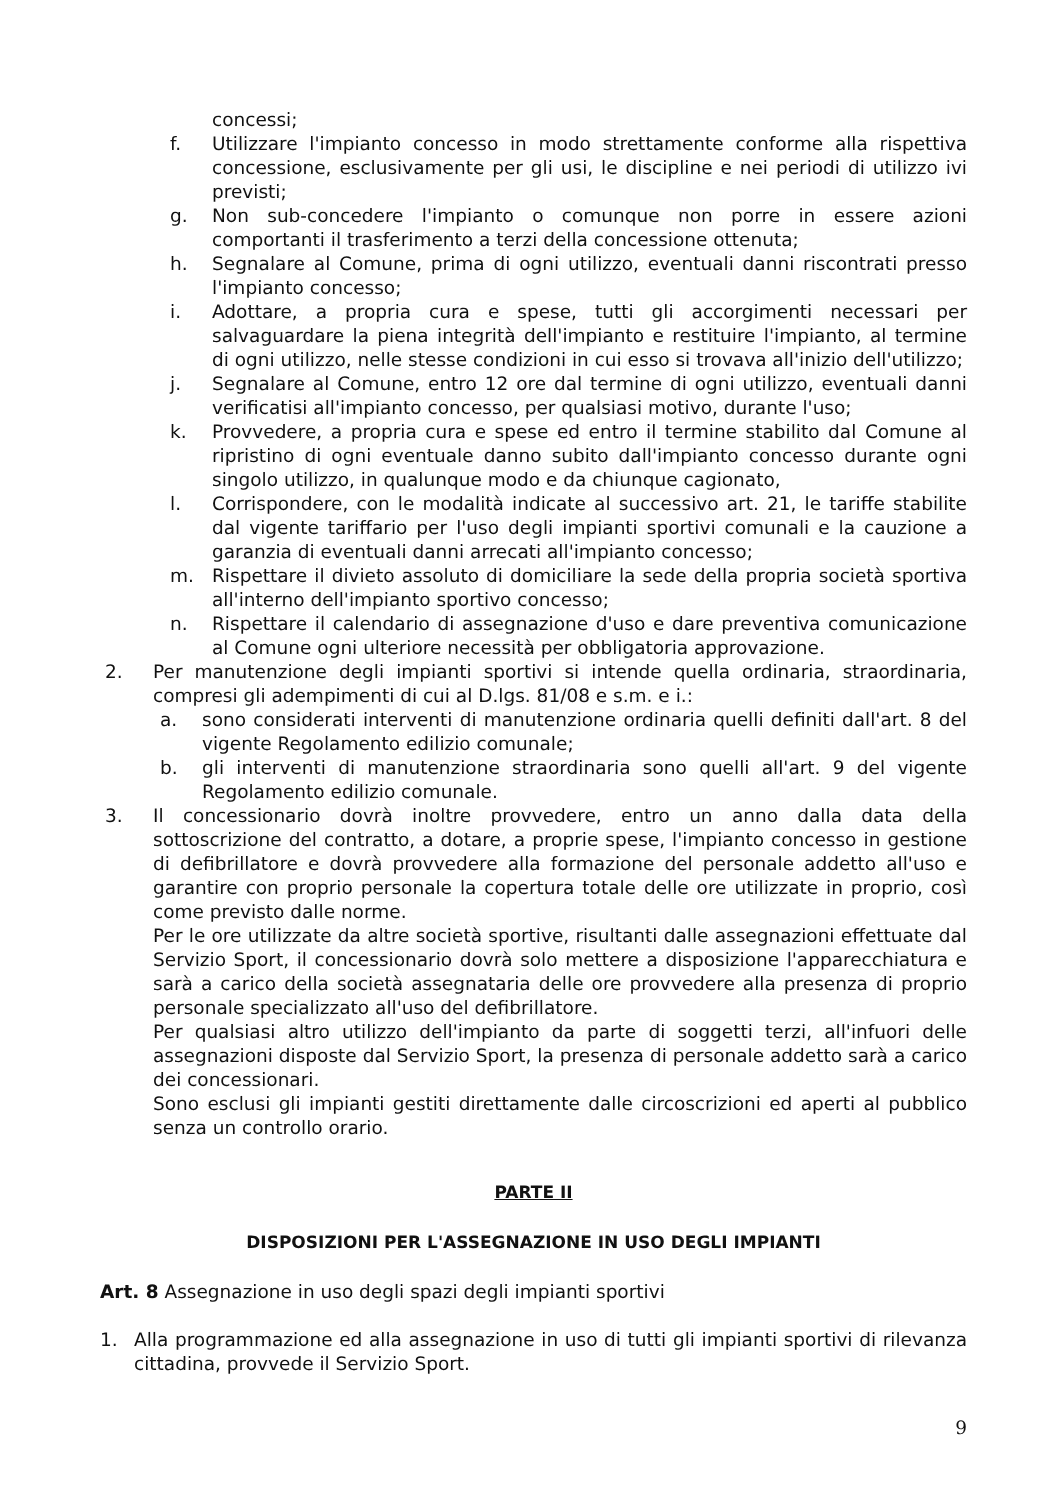concessi;
f. Utilizzare l'impianto concesso in modo strettamente conforme alla rispettiva concessione, esclusivamente per gli usi, le discipline e nei periodi di utilizzo ivi previsti;
g. Non sub-concedere l'impianto o comunque non porre in essere azioni comportanti il trasferimento a terzi della concessione ottenuta;
h. Segnalare al Comune, prima di ogni utilizzo, eventuali danni riscontrati presso l'impianto concesso;
i. Adottare, a propria cura e spese, tutti gli accorgimenti necessari per salvaguardare la piena integrità dell'impianto e restituire l'impianto, al termine di ogni utilizzo, nelle stesse condizioni in cui esso si trovava all'inizio dell'utilizzo;
j. Segnalare al Comune, entro 12 ore dal termine di ogni utilizzo, eventuali danni verificatisi all'impianto concesso, per qualsiasi motivo, durante l'uso;
k. Provvedere, a propria cura e spese ed entro il termine stabilito dal Comune al ripristino di ogni eventuale danno subito dall'impianto concesso durante ogni singolo utilizzo, in qualunque modo e da chiunque cagionato,
l. Corrispondere, con le modalità indicate al successivo art. 21, le tariffe stabilite dal vigente tariffario per l'uso degli impianti sportivi comunali e la cauzione a garanzia di eventuali danni arrecati all'impianto concesso;
m. Rispettare il divieto assoluto di domiciliare la sede della propria società sportiva all'interno dell'impianto sportivo concesso;
n. Rispettare il calendario di assegnazione d'uso e dare preventiva comunicazione al Comune ogni ulteriore necessità per obbligatoria approvazione.
2. Per manutenzione degli impianti sportivi si intende quella ordinaria, straordinaria, compresi gli adempimenti di cui al D.lgs. 81/08 e s.m. e i.:
a. sono considerati interventi di manutenzione ordinaria quelli definiti dall'art. 8 del vigente Regolamento edilizio comunale;
b. gli interventi di manutenzione straordinaria sono quelli all'art. 9 del vigente Regolamento edilizio comunale.
3. Il concessionario dovrà inoltre provvedere, entro un anno dalla data della sottoscrizione del contratto, a dotare, a proprie spese, l'impianto concesso in gestione di defibrillatore e dovrà provvedere alla formazione del personale addetto all'uso e garantire con proprio personale la copertura totale delle ore utilizzate in proprio, così come previsto dalle norme.
Per le ore utilizzate da altre società sportive, risultanti dalle assegnazioni effettuate dal Servizio Sport, il concessionario dovrà solo mettere a disposizione l'apparecchiatura e sarà a carico della società assegnataria delle ore provvedere alla presenza di proprio personale specializzato all'uso del defibrillatore.
Per qualsiasi altro utilizzo dell'impianto da parte di soggetti terzi, all'infuori delle assegnazioni disposte dal Servizio Sport, la presenza di personale addetto sarà a carico dei concessionari.
Sono esclusi gli impianti gestiti direttamente dalle circoscrizioni ed aperti al pubblico senza un controllo orario.
PARTE II
DISPOSIZIONI PER L'ASSEGNAZIONE IN USO DEGLI IMPIANTI
Art. 8 Assegnazione in uso degli spazi degli impianti sportivi
1. Alla programmazione ed alla assegnazione in uso di tutti gli impianti sportivi di rilevanza cittadina, provvede il Servizio Sport.
9